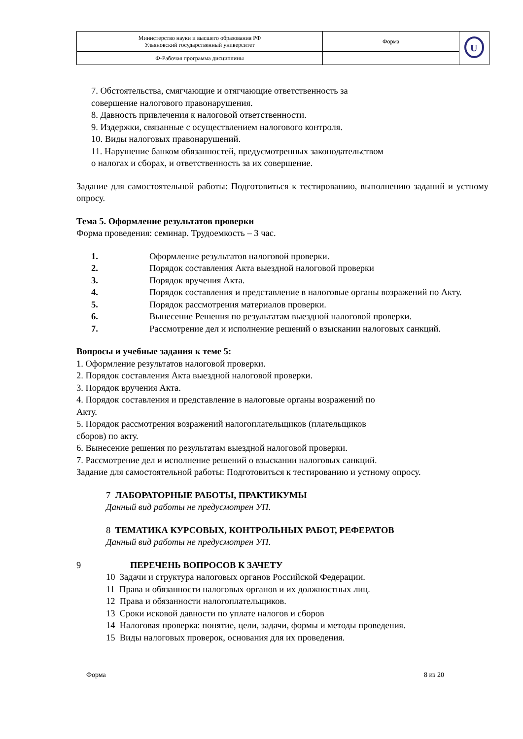| Министерство науки и высшего образования РФ Ульяновский государственный университет | Форма | U |
| Ф-Рабочая программа дисциплины | | |
7. Обстоятельства, смягчающие и отягчающие ответственность за
совершение налогового правонарушения.
8. Давность привлечения к налоговой ответственности.
9. Издержки, связанные с осуществлением налогового контроля.
10. Виды налоговых правонарушений.
11. Нарушение банком обязанностей, предусмотренных законодательством
о налогах и сборах, и ответственность за их совершение.
Задание для самостоятельной работы: Подготовиться к тестированию, выполнению заданий и устному опросу.
Тема 5. Оформление результатов проверки
Форма проведения: семинар. Трудоемкость – 3 час.
1. Оформление результатов налоговой проверки.
2. Порядок составления Акта выездной налоговой проверки
3. Порядок вручения Акта.
4. Порядок составления и представление в налоговые органы возражений по Акту.
5. Порядок рассмотрения материалов проверки.
6. Вынесение Решения по результатам выездной налоговой проверки.
7. Рассмотрение дел и исполнение решений о взыскании налоговых санкций.
Вопросы и учебные задания к теме 5:
1. Оформление результатов налоговой проверки.
2. Порядок составления Акта выездной налоговой проверки.
3. Порядок вручения Акта.
4. Порядок составления и представление в налоговые органы возражений по
Акту.
5. Порядок рассмотрения возражений налогоплательщиков (плательщиков
сборов) по акту.
6. Вынесение решения по результатам выездной налоговой проверки.
7. Рассмотрение дел и исполнение решений о взыскании налоговых санкций.
Задание для самостоятельной работы: Подготовиться к тестированию и устному опросу.
7 ЛАБОРАТОРНЫЕ РАБОТЫ, ПРАКТИКУМЫ
Данный вид работы не предусмотрен УП.
8 ТЕМАТИКА КУРСОВЫХ, КОНТРОЛЬНЫХ РАБОТ, РЕФЕРАТОВ
Данный вид работы не предусмотрен УП.
9 ПЕРЕЧЕНЬ ВОПРОСОВ К ЗАЧЕТУ
10 Задачи и структура налоговых органов Российской Федерации.
11 Права и обязанности налоговых органов и их должностных лиц.
12 Права и обязанности налогоплательщиков.
13 Сроки исковой давности по уплате налогов и сборов
14 Налоговая проверка: понятие, цели, задачи, формы и методы проведения.
15 Виды налоговых проверок, основания для их проведения.
Форма 8 из 20